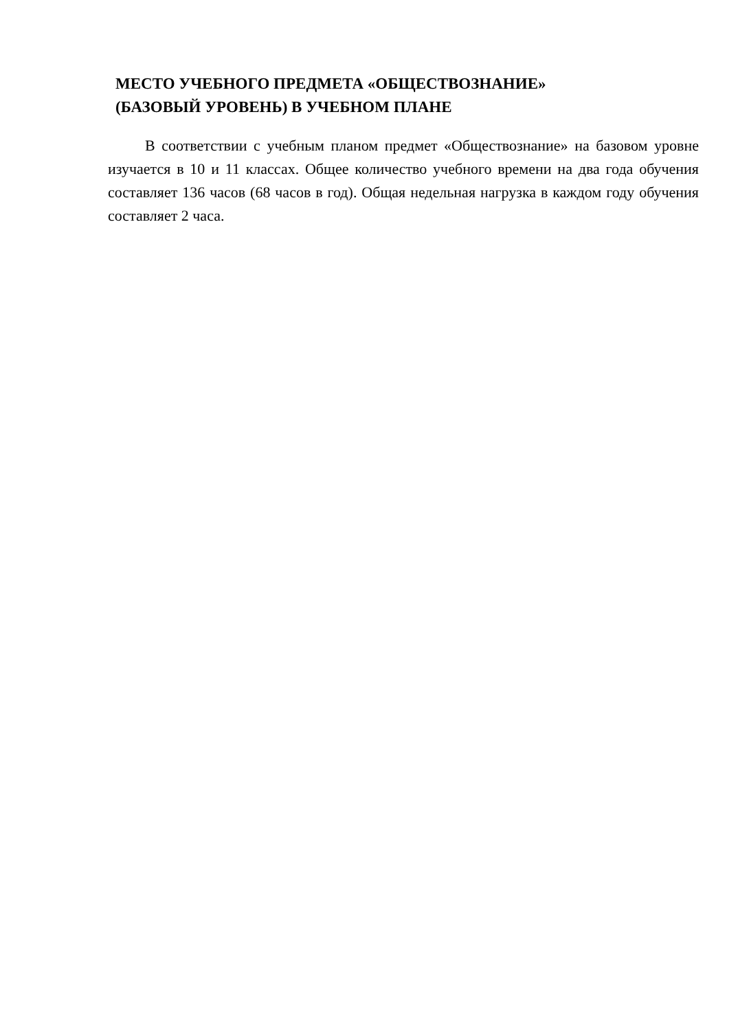МЕСТО УЧЕБНОГО ПРЕДМЕТА «ОБЩЕСТВОЗНАНИЕ»
(БАЗОВЫЙ УРОВЕНЬ) В УЧЕБНОМ ПЛАНЕ
В соответствии с учебным планом предмет «Обществознание» на базовом уровне изучается в 10 и 11 классах. Общее количество учебного времени на два года обучения составляет 136 часов (68 часов в год). Общая недельная нагрузка в каждом году обучения составляет 2 часа.